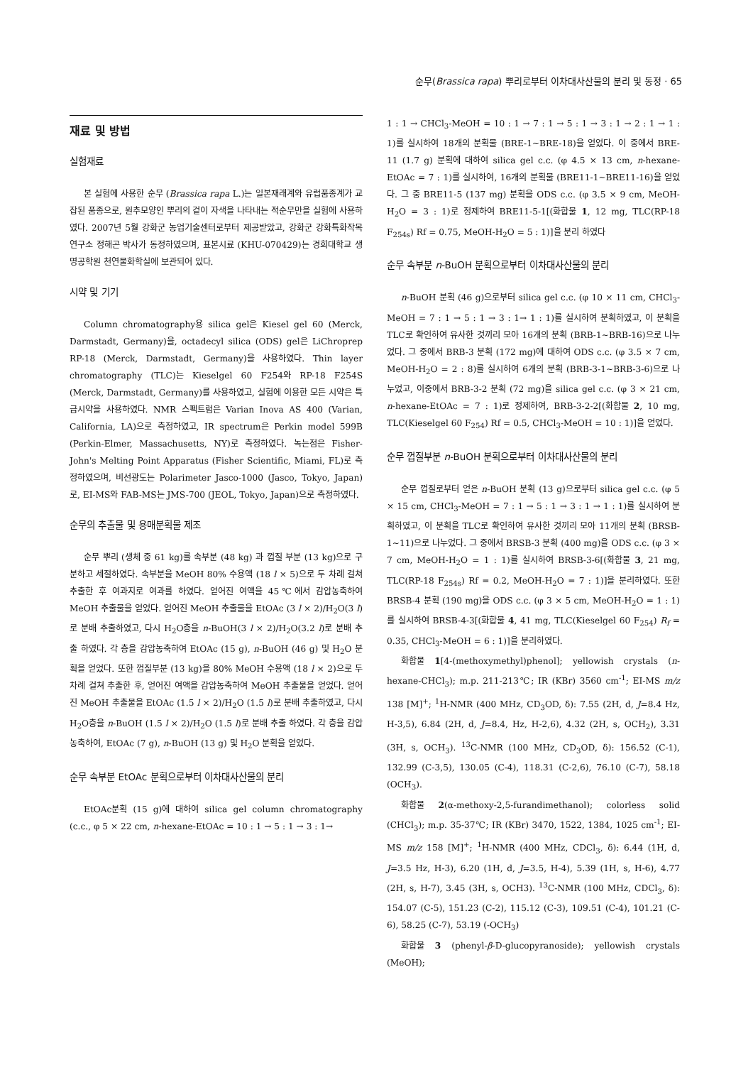순무(Brassica rapa) 뿌리로부터 이차대사산물의 분리 및 동정 · 65
재료 및 방법
실험재료
본 실험에 사용한 순무 (Brassica rapa L.)는 일본재래계와 유럽품종계가 교잡된 품종으로, 원추모양인 뿌리의 겉이 자색을 나타내는 적순무만을 실험에 사용하였다. 2007년 5월 강화군 농업기술센터로부터 제공받았고, 강화군 강화특화작목연구소 정해곤 박사가 동정하였으며, 표본시료 (KHU-070429)는 경희대학교 생명공학원 천연물화학실에 보관되어 있다.
시약 및 기기
Column chromatography용 silica gel은 Kiesel gel 60 (Merck, Darmstadt, Germany)을, octadecyl silica (ODS) gel은 LiChroprep RP-18 (Merck, Darmstadt, Germany)을 사용하였다. Thin layer chromatography (TLC)는 Kieselgel 60 F254와 RP-18 F254S (Merck, Darmstadt, Germany)를 사용하였고, 실험에 이용한 모든 시약은 특급시약을 사용하였다. NMR 스펙트럼은 Varian Inova AS 400 (Varian, California, LA)으로 측정하였고, IR spectrum은 Perkin model 599B (Perkin-Elmer, Massachusetts, NY)로 측정하였다. 녹는점은 Fisher-John's Melting Point Apparatus (Fisher Scientific, Miami, FL)로 측정하였으며, 비선광도는 Polarimeter Jasco-1000 (Jasco, Tokyo, Japan)로, EI-MS와 FAB-MS는 JMS-700 (JEOL, Tokyo, Japan)으로 측정하였다.
순무의 추출물 및 용매분획물 제조
순무 뿌리 (생체 중 61 kg)를 속부분 (48 kg) 과 껍질 부분 (13 kg)으로 구분하고 세절하였다. 속부분을 MeOH 80% 수용액 (18 l × 5)으로 두 차례 걸쳐 추출한 후 여과지로 여과를 하였다. 얻어진 여액을 45℃에서 감압농축하여 MeOH 추출물을 얻었다. 얻어진 MeOH 추출물을 EtOAc (3 l × 2)/H<sub>2</sub>O(3 l)로 분배 추출하였고, 다시 H<sub>2</sub>O층을 n-BuOH(3 l × 2)/H<sub>2</sub>O(3.2 l)로 분배 추출 하였다. 각 층을 감압농축하여 EtOAc (15 g), n-BuOH (46 g) 및 H<sub>2</sub>O 분획을 얻었다. 또한 껍질부분 (13 kg)을 80% MeOH 수용액 (18 l × 2)으로 두 차례 걸쳐 추출한 후, 얻어진 여액을 감압농축하여 MeOH 추출물을 얻었다. 얻어진 MeOH 추출물을 EtOAc (1.5 l × 2)/H<sub>2</sub>O (1.5 l)로 분배 추출하였고, 다시 H<sub>2</sub>O층을 n-BuOH (1.5 l × 2)/H<sub>2</sub>O (1.5 l)로 분배 추출 하였다. 각 층을 감압농축하여, EtOAc (7 g), n-BuOH (13 g) 및 H<sub>2</sub>O 분획을 얻었다.
순무 속부분 EtOAc 분획으로부터 이차대사산물의 분리
EtOAc분획 (15 g)에 대하여 silica gel column chromatography (c.c., φ 5 × 22 cm, n-hexane-EtOAc = 10 : 1 → 5 : 1 → 3 : 1→
1 : 1 → CHCl<sub>3</sub>-MeOH = 10 : 1 → 7 : 1 → 5 : 1 → 3 : 1 → 2 : 1 → 1 : 1)를 실시하여 18개의 분획물 (BRE-1∼BRE-18)을 얻었다. 이 중에서 BRE-11 (1.7 g) 분획에 대하여 silica gel c.c. (φ 4.5 × 13 cm, n-hexane-EtOAc = 7 : 1)를 실시하여, 16개의 분획물 (BRE11-1∼BRE11-16)을 얻었다. 그 중 BRE11-5 (137 mg) 분획을 ODS c.c. (φ 3.5 × 9 cm, MeOH-H<sub>2</sub>O = 3 : 1)로 정제하여 BRE11-5-1[(화합물 1, 12 mg, TLC(RP-18 F<sub>254s</sub>) Rf = 0.75, MeOH-H<sub>2</sub>O = 5 : 1)]을 분리 하였다
순무 속부분 n-BuOH 분획으로부터 이차대사산물의 분리
n-BuOH 분획 (46 g)으로부터 silica gel c.c. (φ 10 × 11 cm, CHCl<sub>3</sub>-MeOH = 7 : 1 → 5 : 1 → 3 : 1→ 1 : 1)를 실시하여 분획하였고, 이 분획을 TLC로 확인하여 유사한 것끼리 모아 16개의 분획 (BRB-1∼BRB-16)으로 나누었다. 그 중에서 BRB-3 분획 (172 mg)에 대하여 ODS c.c. (φ 3.5 × 7 cm, MeOH-H<sub>2</sub>O = 2 : 8)를 실시하여 6개의 분획 (BRB-3-1∼BRB-3-6)으로 나누었고, 이중에서 BRB-3-2 분획 (72 mg)을 silica gel c.c. (φ 3 × 21 cm, n-hexane-EtOAc = 7 : 1)로 정제하여, BRB-3-2-2[(화합물 2, 10 mg, TLC(Kieselgel 60 F<sub>254</sub>) Rf = 0.5, CHCl<sub>3</sub>-MeOH = 10 : 1)]을 얻었다.
순무 껍질부분 n-BuOH 분획으로부터 이차대사산물의 분리
순무 껍질로부터 얻은 n-BuOH 분획 (13 g)으로부터 silica gel c.c. (φ 5 × 15 cm, CHCl<sub>3</sub>-MeOH = 7 : 1 → 5 : 1 → 3 : 1 → 1 : 1)를 실시하여 분획하였고, 이 분획을 TLC로 확인하여 유사한 것끼리 모아 11개의 분획 (BRSB-1∼11)으로 나누었다. 그 중에서 BRSB-3 분획 (400 mg)을 ODS c.c. (φ 3 × 7 cm, MeOH-H<sub>2</sub>O = 1 : 1)를 실시하여 BRSB-3-6[(화합물 3, 21 mg, TLC(RP-18 F<sub>254s</sub>) Rf = 0.2, MeOH-H<sub>2</sub>O = 7 : 1)]을 분리하였다. 또한 BRSB-4 분획 (190 mg)을 ODS c.c. (φ 3 × 5 cm, MeOH-H<sub>2</sub>O = 1 : 1)를 실시하여 BRSB-4-3[(화합물 4, 41 mg, TLC(Kieselgel 60 F<sub>254</sub>) R<sub>f</sub> = 0.35, CHCl<sub>3</sub>-MeOH = 6 : 1)]을 분리하였다.
화합물 1[4-(methoxymethyl)phenol]; yellowish crystals (n-hexane-CHCl<sub>3</sub>); m.p. 211-213℃; IR (KBr) 3560 cm<sup>-1</sup>; EI-MS m/z 138 [M]<sup>+</sup>; <sup>1</sup>H-NMR (400 MHz, CD<sub>3</sub>OD, δ): 7.55 (2H, d, J=8.4 Hz, H-3,5), 6.84 (2H, d, J=8.4, Hz, H-2,6), 4.32 (2H, s, OCH<sub>2</sub>), 3.31 (3H, s, OCH<sub>3</sub>). <sup>13</sup>C-NMR (100 MHz, CD<sub>3</sub>OD, δ): 156.52 (C-1), 132.99 (C-3,5), 130.05 (C-4), 118.31 (C-2,6), 76.10 (C-7), 58.18 (OCH<sub>3</sub>).
화합물 2(α-methoxy-2,5-furandimethanol); colorless solid (CHCl<sub>3</sub>); m.p. 35-37℃; IR (KBr) 3470, 1522, 1384, 1025 cm<sup>-1</sup>; EI-MS m/z 158 [M]<sup>+</sup>; <sup>1</sup>H-NMR (400 MHz, CDCl<sub>3</sub>, δ): 6.44 (1H, d, J=3.5 Hz, H-3), 6.20 (1H, d, J=3.5, H-4), 5.39 (1H, s, H-6), 4.77 (2H, s, H-7), 3.45 (3H, s, OCH3). <sup>13</sup>C-NMR (100 MHz, CDCl<sub>3</sub>, δ): 154.07 (C-5), 151.23 (C-2), 115.12 (C-3), 109.51 (C-4), 101.21 (C-6), 58.25 (C-7), 53.19 (-OCH<sub>3</sub>)
화합물 3 (phenyl-β-D-glucopyranoside); yellowish crystals (MeOH);